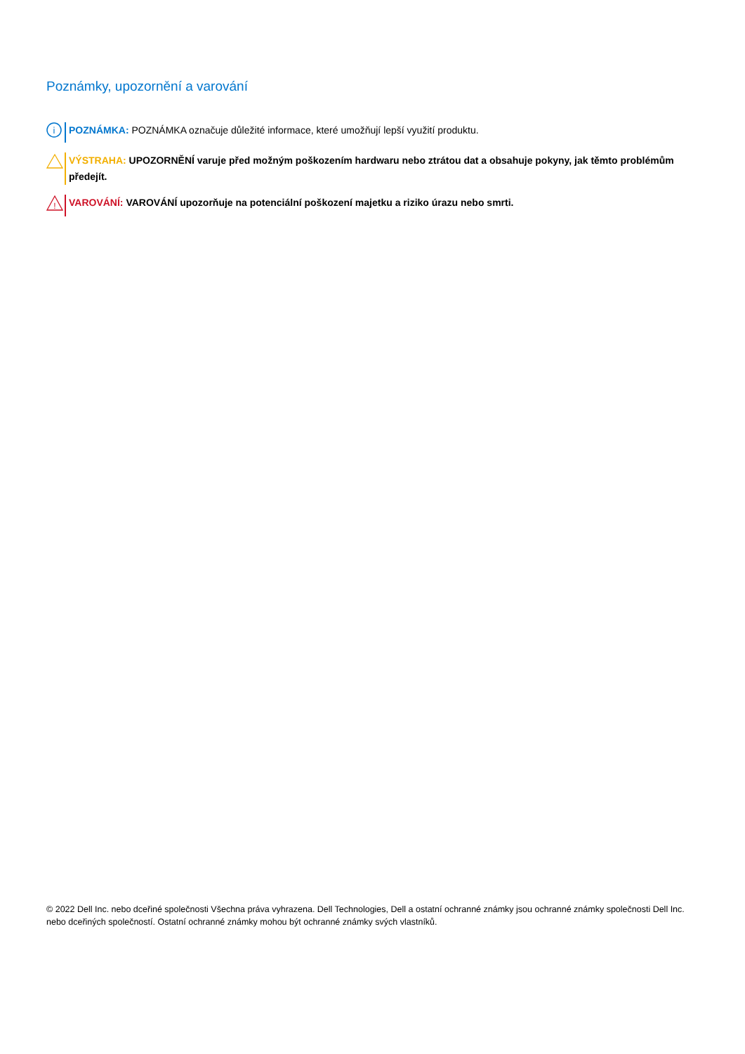Poznámky, upozornění a varování
i
POZNÁMKA: POZNÁMKA označuje důležité informace, které umožňují lepší využití produktu.
VÝSTRAHA: UPOZORNĚNÍ varuje před možným poškozením hardwaru nebo ztrátou dat a obsahuje pokyny, jak těmto problémům předejít.
!
VAROVÁNÍ: VAROVÁNÍ upozorňuje na potenciální poškození majetku a riziko úrazu nebo smrti.
© 2022 Dell Inc. nebo dceřiné společnosti Všechna práva vyhrazena. Dell Technologies, Dell a ostatní ochranné známky jsou ochranné známky společnosti Dell Inc. nebo dceřiných společností. Ostatní ochranné známky mohou být ochranné známky svých vlastníků.